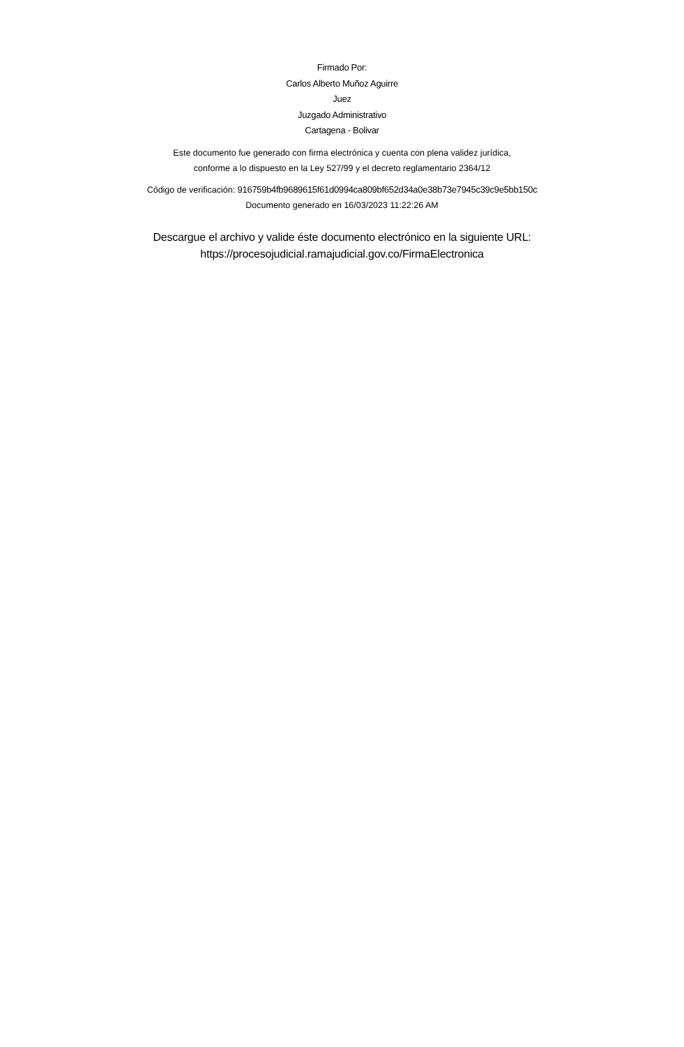Firmado Por:
Carlos Alberto Muñoz Aguirre
Juez
Juzgado Administrativo
Cartagena - Bolivar
Este documento fue generado con firma electrónica y cuenta con plena validez jurídica,
conforme a lo dispuesto en la Ley 527/99 y el decreto reglamentario 2364/12
Código de verificación: 916759b4fb9689615f61d0994ca809bf652d34a0e38b73e7945c39c9e5bb150c
Documento generado en 16/03/2023 11:22:26 AM
Descargue el archivo y valide éste documento electrónico en la siguiente URL:
https://procesojudicial.ramajudicial.gov.co/FirmaElectronica